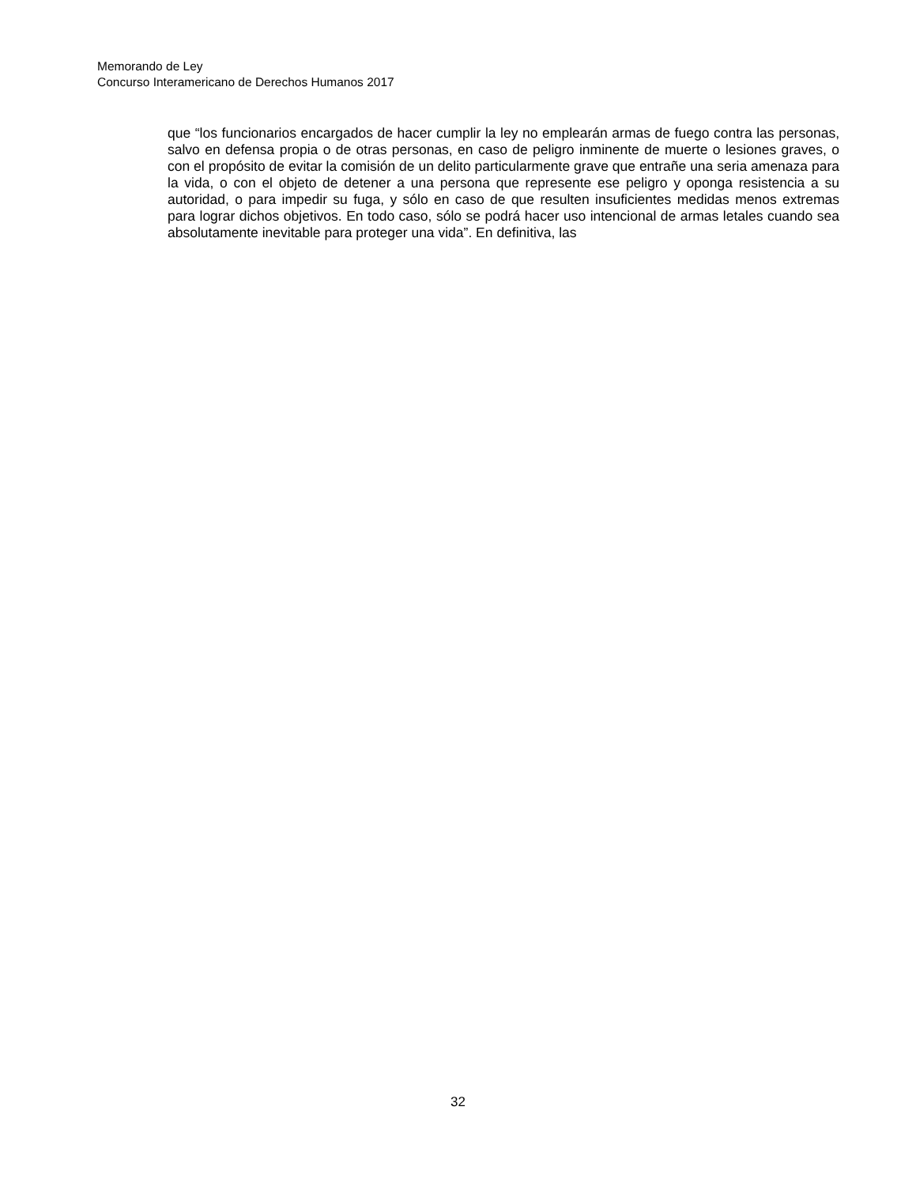Memorando de Ley
Concurso Interamericano de Derechos Humanos 2017
que “los funcionarios encargados de hacer cumplir la ley no emplearán armas de fuego contra las personas, salvo en defensa propia o de otras personas, en caso de peligro inminente de muerte o lesiones graves, o con el propósito de evitar la comisión de un delito particularmente grave que entrañe una seria amenaza para la vida, o con el objeto de detener a una persona que represente ese peligro y oponga resistencia a su autoridad, o para impedir su fuga, y sólo en caso de que resulten insuficientes medidas menos extremas para lograr dichos objetivos. En todo caso, sólo se podrá hacer uso intencional de armas letales cuando sea absolutamente inevitable para proteger una vida”. En definitiva, las
32